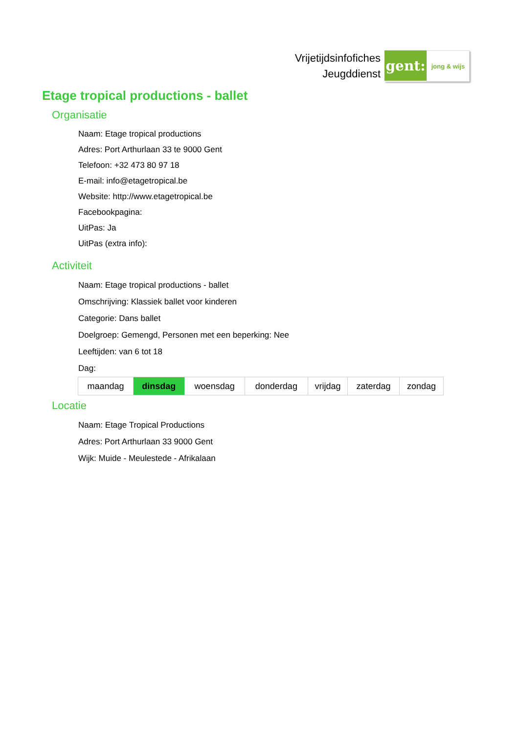Vrijetijdsinfofiches
Jeugddienst
gent:
jong & wijs
Etage tropical productions - ballet
Organisatie
Naam: Etage tropical productions
Adres: Port Arthurlaan 33 te 9000 Gent
Telefoon: +32 473 80 97 18
E-mail: info@etagetropical.be
Website: http://www.etagetropical.be
Facebookpagina:
UitPas: Ja
UitPas (extra info):
Activiteit
Naam: Etage tropical productions - ballet
Omschrijving: Klassiek ballet voor kinderen
Categorie: Dans ballet
Doelgroep: Gemengd, Personen met een beperking: Nee
Leeftijden: van 6 tot 18
Dag:
| maandag | dinsdag | woensdag | donderdag | vrijdag | zaterdag | zondag |
Locatie
Naam: Etage Tropical Productions
Adres: Port Arthurlaan 33 9000 Gent
Wijk: Muide - Meulestede - Afrikalaan